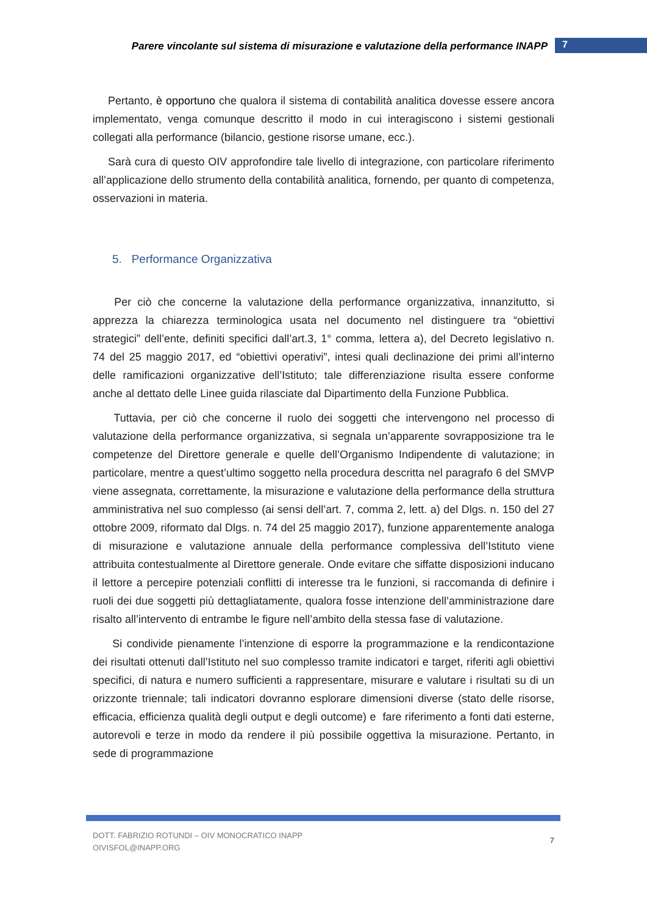Parere vincolante sul sistema di misurazione e valutazione della performance INAPP 7
Pertanto, è opportuno che qualora il sistema di contabilità analitica dovesse essere ancora implementato, venga comunque descritto il modo in cui interagiscono i sistemi gestionali collegati alla performance (bilancio, gestione risorse umane, ecc.).
Sarà cura di questo OIV approfondire tale livello di integrazione, con particolare riferimento all’applicazione dello strumento della contabilità analitica, fornendo, per quanto di competenza, osservazioni in materia.
5. Performance Organizzativa
Per ciò che concerne la valutazione della performance organizzativa, innanzitutto, si apprezza la chiarezza terminologica usata nel documento nel distinguere tra “obiettivi strategici” dell’ente, definiti specifici dall’art.3, 1° comma, lettera a), del Decreto legislativo n. 74 del 25 maggio 2017, ed “obiettivi operativi”, intesi quali declinazione dei primi all’interno delle ramificazioni organizzative dell’Istituto; tale differenziazione risulta essere conforme anche al dettato delle Linee guida rilasciate dal Dipartimento della Funzione Pubblica.
Tuttavia, per ciò che concerne il ruolo dei soggetti che intervengono nel processo di valutazione della performance organizzativa, si segnala un’apparente sovrapposizione tra le competenze del Direttore generale e quelle dell’Organismo Indipendente di valutazione; in particolare, mentre a quest’ultimo soggetto nella procedura descritta nel paragrafo 6 del SMVP viene assegnata, correttamente, la misurazione e valutazione della performance della struttura amministrativa nel suo complesso (ai sensi dell’art. 7, comma 2, lett. a) del Dlgs. n. 150 del 27 ottobre 2009, riformato dal Dlgs. n. 74 del 25 maggio 2017), funzione apparentemente analoga di misurazione e valutazione annuale della performance complessiva dell’Istituto viene attribuita contestualmente al Direttore generale. Onde evitare che siffatte disposizioni inducano il lettore a percepire potenziali conflitti di interesse tra le funzioni, si raccomanda di definire i ruoli dei due soggetti più dettagliatamente, qualora fosse intenzione dell’amministrazione dare risalto all’intervento di entrambe le figure nell’ambito della stessa fase di valutazione.
Si condivide pienamente l’intenzione di esporre la programmazione e la rendicontazione dei risultati ottenuti dall’Istituto nel suo complesso tramite indicatori e target, riferiti agli obiettivi specifici, di natura e numero sufficienti a rappresentare, misurare e valutare i risultati su di un orizzonte triennale; tali indicatori dovranno esplorare dimensioni diverse (stato delle risorse, efficacia, efficienza qualità degli output e degli outcome) e fare riferimento a fonti dati esterne, autorevoli e terze in modo da rendere il più possibile oggettiva la misurazione. Pertanto, in sede di programmazione
DOTT. FABRIZIO ROTUNDI – OIV MONOCRATICO INAPP
OIVISFOL@INAPP.ORG
7